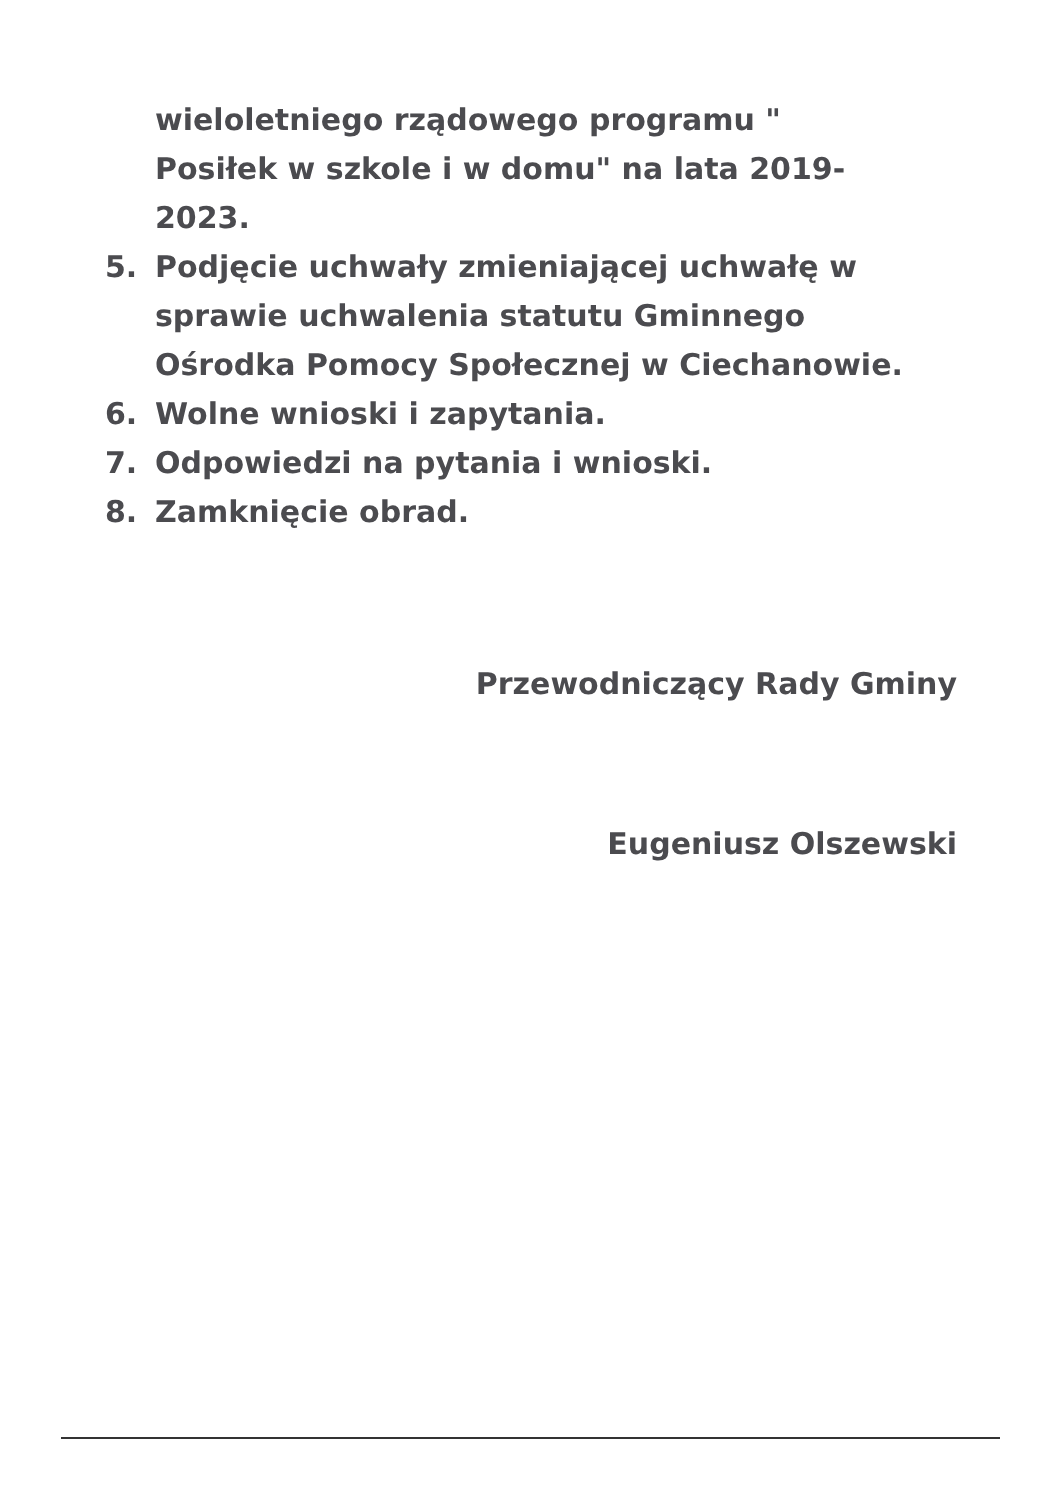wieloletniego rządowego programu "
Posiłek w szkole i w domu" na lata 2019-
2023.
5. Podjęcie uchwały zmieniającej uchwałę w
sprawie uchwalenia statutu Gminnego
Ośrodka Pomocy Społecznej w Ciechanowie.
6. Wolne wnioski i zapytania.
7. Odpowiedzi na pytania i wnioski.
8. Zamknięcie obrad.
Przewodniczący Rady Gminy
Eugeniusz Olszewski